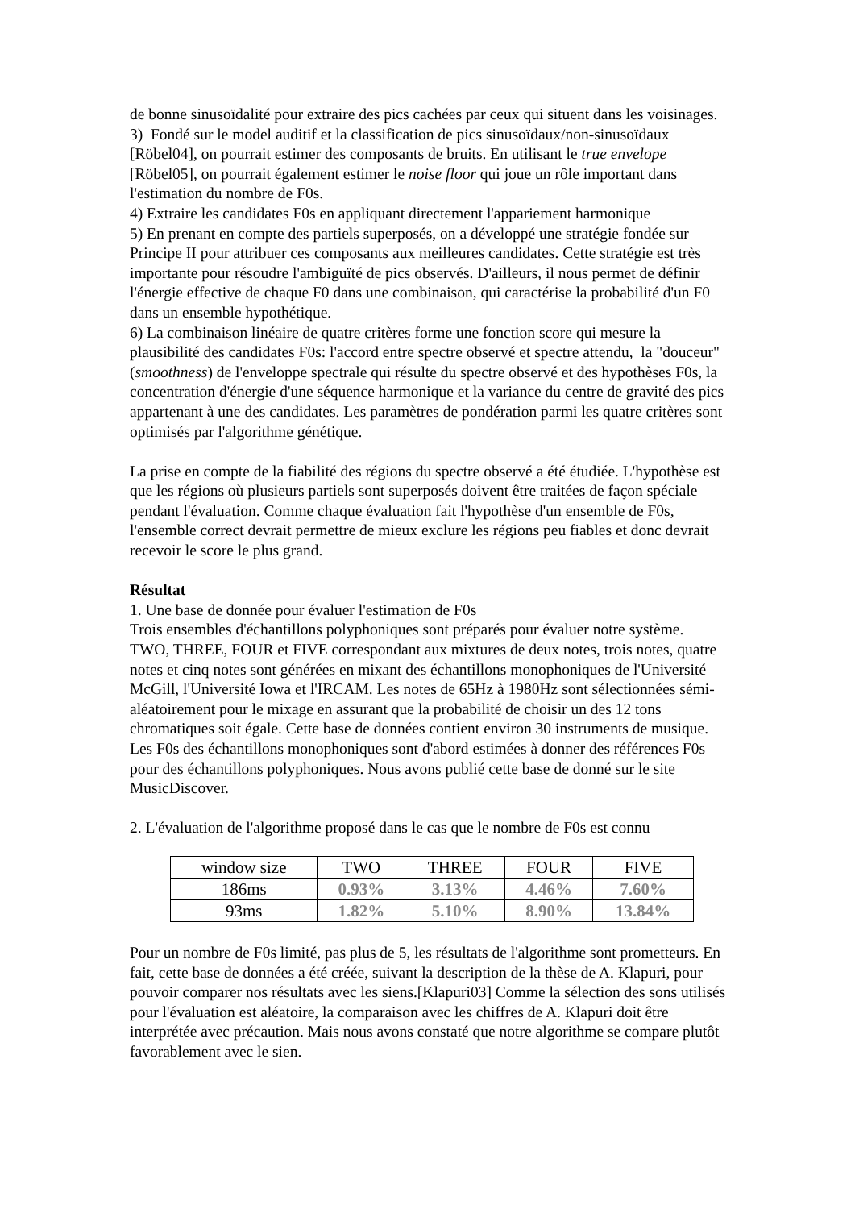de bonne sinusoïdalité pour extraire des pics cachées par ceux qui situent dans les voisinages.
3) Fondé sur le model auditif et la classification de pics sinusoïdaux/non-sinusoïdaux [Röbel04], on pourrait estimer des composants de bruits. En utilisant le true envelope [Röbel05], on pourrait également estimer le noise floor qui joue un rôle important dans l'estimation du nombre de F0s.
4) Extraire les candidates F0s en appliquant directement l'appariement harmonique
5) En prenant en compte des partiels superposés, on a développé une stratégie fondée sur Principe II pour attribuer ces composants aux meilleures candidates. Cette stratégie est très importante pour résoudre l'ambiguïté de pics observés. D'ailleurs, il nous permet de définir l'énergie effective de chaque F0 dans une combinaison, qui caractérise la probabilité d'un F0 dans un ensemble hypothétique.
6) La combinaison linéaire de quatre critères forme une fonction score qui mesure la plausibilité des candidates F0s: l'accord entre spectre observé et spectre attendu, la "douceur" (smoothness) de l'enveloppe spectrale qui résulte du spectre observé et des hypothèses F0s, la concentration d'énergie d'une séquence harmonique et la variance du centre de gravité des pics appartenant à une des candidates. Les paramètres de pondération parmi les quatre critères sont optimisés par l'algorithme génétique.
La prise en compte de la fiabilité des régions du spectre observé a été étudiée. L'hypothèse est que les régions où plusieurs partiels sont superposés doivent être traitées de façon spéciale pendant l'évaluation. Comme chaque évaluation fait l'hypothèse d'un ensemble de F0s, l'ensemble correct devrait permettre de mieux exclure les régions peu fiables et donc devrait recevoir le score le plus grand.
Résultat
1. Une base de donnée pour évaluer l'estimation de F0s
Trois ensembles d'échantillons polyphoniques sont préparés pour évaluer notre système. TWO, THREE, FOUR et FIVE correspondant aux mixtures de deux notes, trois notes, quatre notes et cinq notes sont générées en mixant des échantillons monophoniques de l'Université McGill, l'Université Iowa et l'IRCAM. Les notes de 65Hz à 1980Hz sont sélectionnées sémi-aléatoirement pour le mixage en assurant que la probabilité de choisir un des 12 tons chromatiques soit égale. Cette base de données contient environ 30 instruments de musique. Les F0s des échantillons monophoniques sont d'abord estimées à donner des références F0s pour des échantillons polyphoniques. Nous avons publié cette base de donné sur le site MusicDiscover.
2. L'évaluation de l'algorithme proposé dans le cas que le nombre de F0s est connu
| window size | TWO | THREE | FOUR | FIVE |
| 186ms | 0.93% | 3.13% | 4.46% | 7.60% |
| 93ms | 1.82% | 5.10% | 8.90% | 13.84% |
Pour un nombre de F0s limité, pas plus de 5, les résultats de l'algorithme sont prometteurs. En fait, cette base de données a été créée, suivant la description de la thèse de A. Klapuri, pour pouvoir comparer nos résultats avec les siens.[Klapuri03] Comme la sélection des sons utilisés pour l'évaluation est aléatoire, la comparaison avec les chiffres de A. Klapuri doit être interprétée avec précaution. Mais nous avons constaté que notre algorithme se compare plutôt favorablement avec le sien.